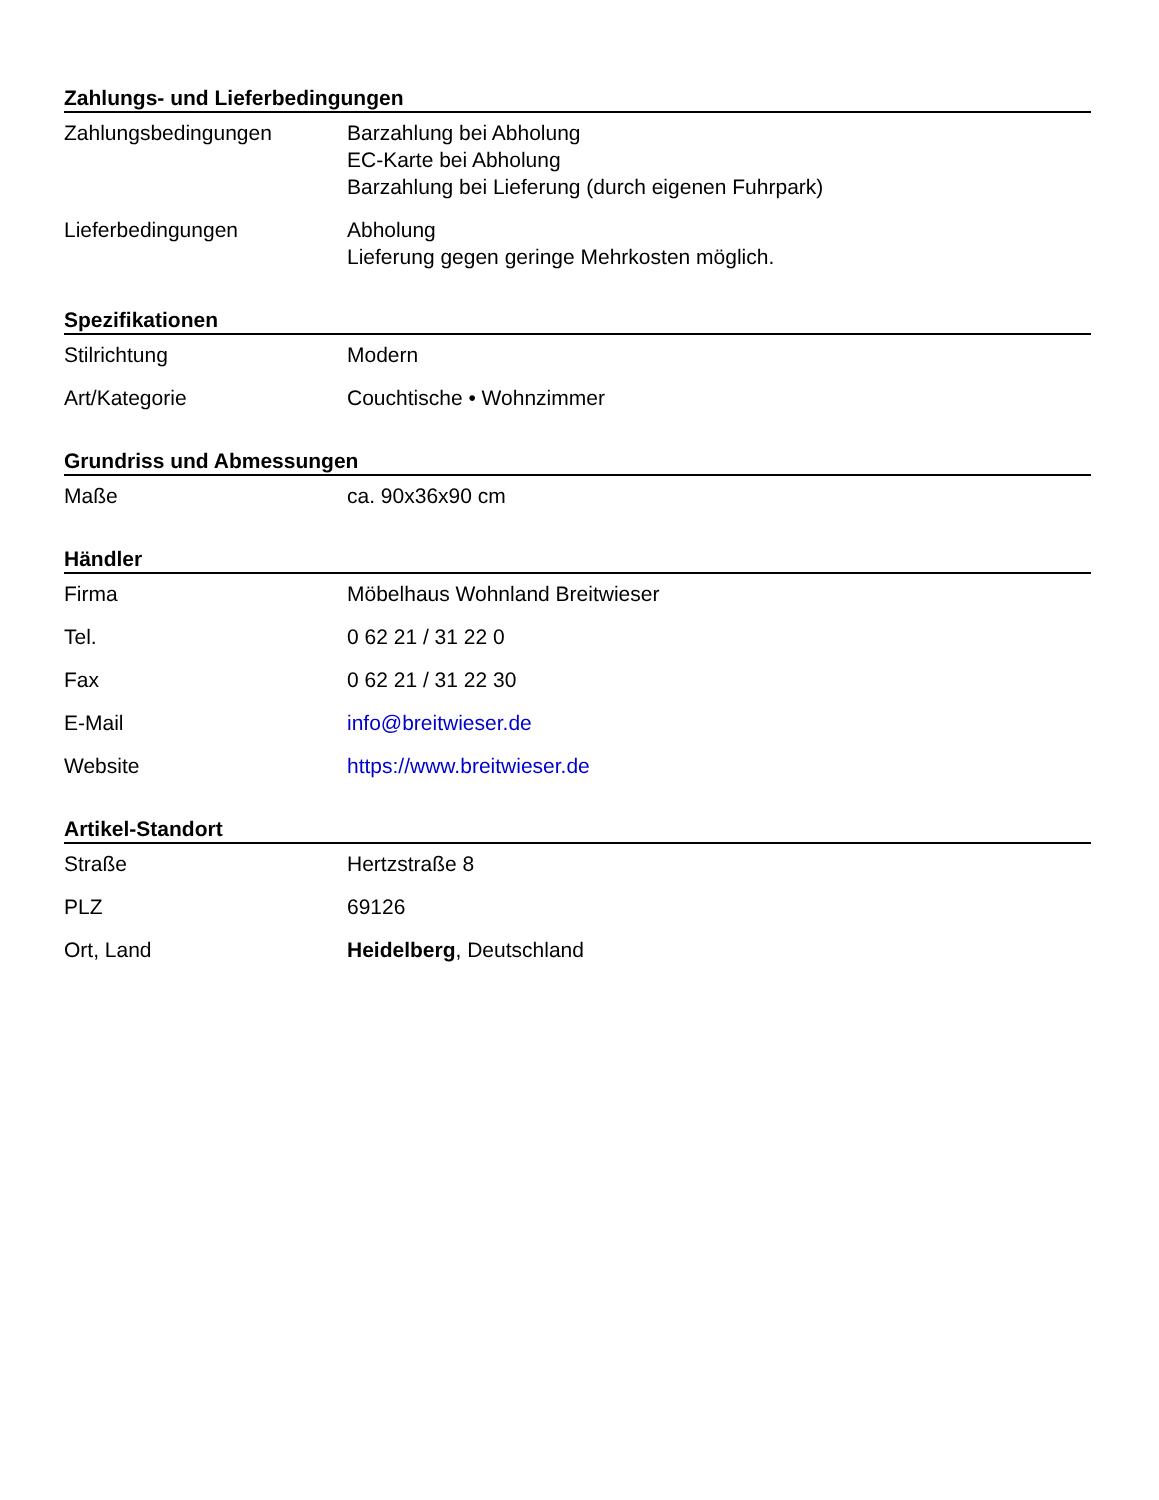Zahlungs- und Lieferbedingungen
| Zahlungsbedingungen | Barzahlung bei Abholung EC-Karte bei Abholung Barzahlung bei Lieferung (durch eigenen Fuhrpark) |
| Lieferbedingungen | Abholung Lieferung gegen geringe Mehrkosten möglich. |
Spezifikationen
| Stilrichtung | Modern |
| Art/Kategorie | Couchtische • Wohnzimmer |
Grundriss und Abmessungen
| Maße | ca. 90x36x90 cm |
Händler
| Firma | Möbelhaus Wohnland Breitwieser |
| Tel. | 0 62 21 / 31 22 0 |
| Fax | 0 62 21 / 31 22 30 |
| E-Mail | info@breitwieser.de |
| Website | https://www.breitwieser.de |
Artikel-Standort
| Straße | Hertzstraße 8 |
| PLZ | 69126 |
| Ort, Land | Heidelberg , Deutschland |